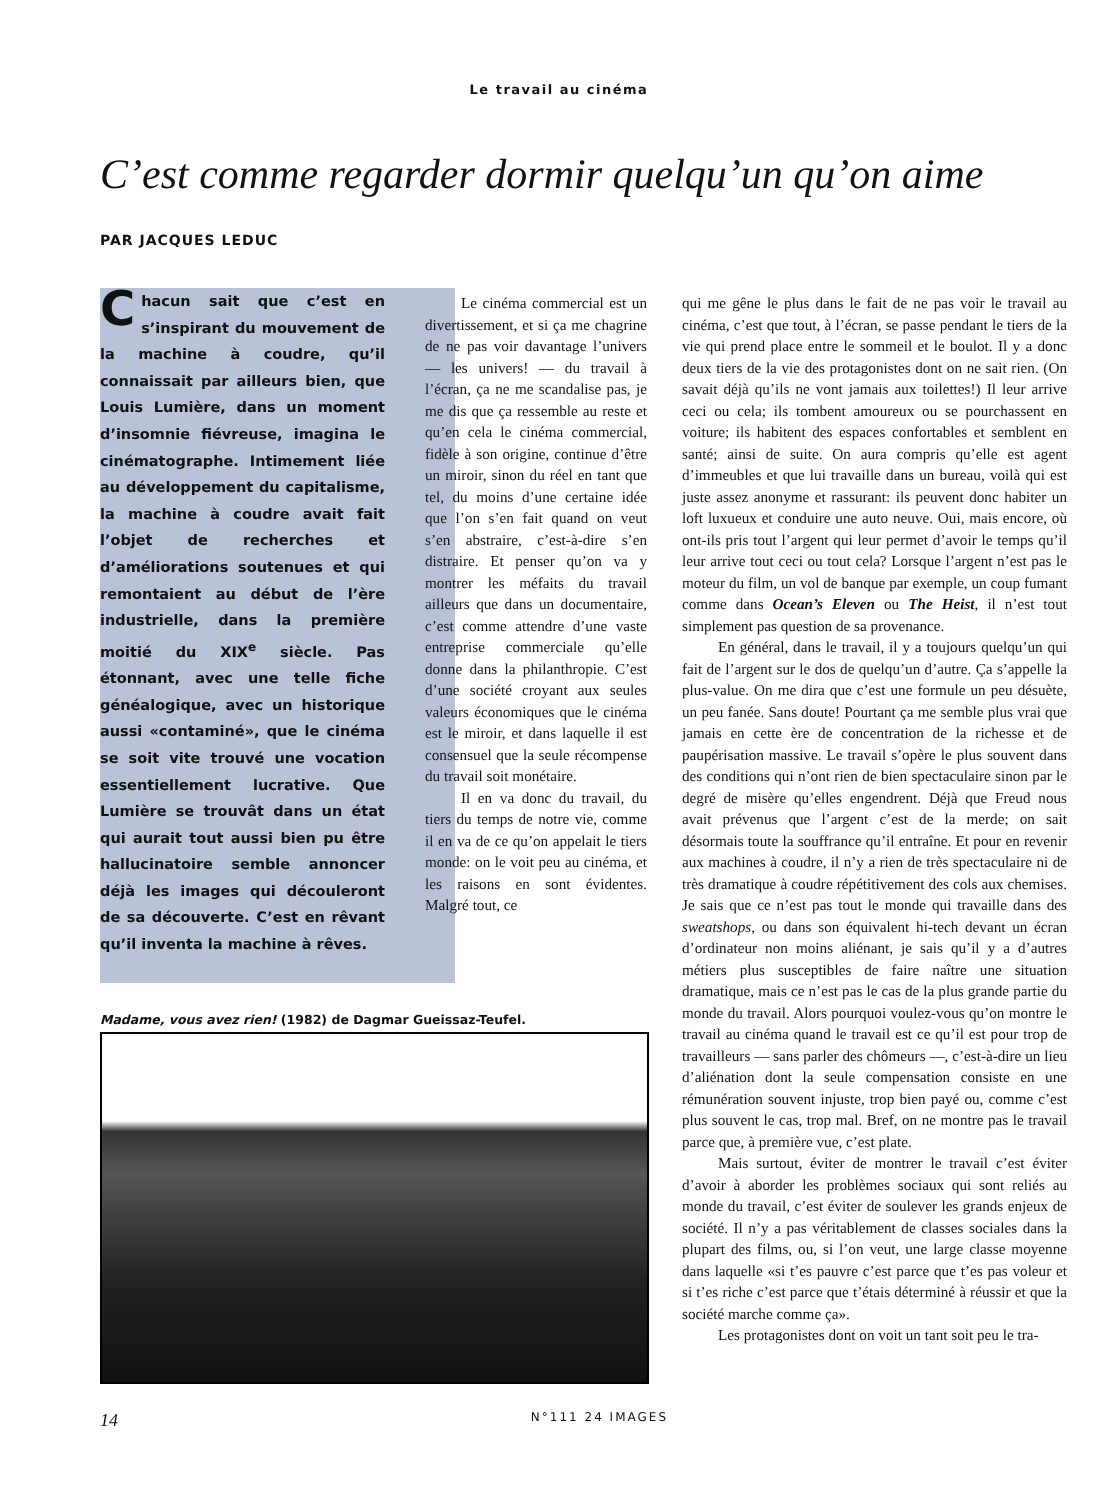Le travail au cinéma
C’est comme regarder dormir quelqu’un qu’on aime
PAR JACQUES LEDUC
Chacun sait que c’est en s’inspirant du mouvement de la machine à coudre, qu’il connaissait par ailleurs bien, que Louis Lumière, dans un moment d’insomnie fiévreuse, imagina le cinématographe. Intimement liée au développement du capitalisme, la machine à coudre avait fait l’objet de recherches et d’améliorations soutenues et qui remontaient au début de l’ère industrielle, dans la première moitié du XIX<sup>e</sup> siècle. Pas étonnant, avec une telle fiche généalogique, avec un historique aussi «contaminé», que le cinéma se soit vite trouvé une vocation essentiellement lucrative. Que Lumière se trouvât dans un état qui aurait tout aussi bien pu être hallucinatoire semble annoncer déjà les images qui découleront de sa découverte. C’est en rêvant qu’il inventa la machine à rêves.
Le cinéma commercial est un divertissement, et si ça me chagrine de ne pas voir davantage l’univers — les univers! — du travail à l’écran, ça ne me scandalise pas, je me dis que ça ressemble au reste et qu’en cela le cinéma commercial, fidèle à son origine, continue d’être un miroir, sinon du réel en tant que tel, du moins d’une certaine idée que l’on s’en fait quand on veut s’en abstraire, c’est-à-dire s’en distraire. Et penser qu’on va y montrer les méfaits du travail ailleurs que dans un documentaire, c’est comme attendre d’une vaste entreprise commerciale qu’elle donne dans la philanthropie. C’est d’une société croyant aux seules valeurs économiques que le cinéma est le miroir, et dans laquelle il est consensuel que la seule récompense du travail soit monétaire.
Il en va donc du travail, du tiers du temps de notre vie, comme il en va de ce qu’on appelait le tiers monde: on le voit peu au cinéma, et les raisons en sont évidentes. Malgré tout, ce
qui me gêne le plus dans le fait de ne pas voir le travail au cinéma, c’est que tout, à l’écran, se passe pendant le tiers de la vie qui prend place entre le sommeil et le boulot. Il y a donc deux tiers de la vie des protagonistes dont on ne sait rien. (On savait déjà qu’ils ne vont jamais aux toilettes!) Il leur arrive ceci ou cela; ils tombent amoureux ou se pourchassent en voiture; ils habitent des espaces confortables et semblent en santé; ainsi de suite. On aura compris qu’elle est agent d’immeubles et que lui travaille dans un bureau, voilà qui est juste assez anonyme et rassurant: ils peuvent donc habiter un loft luxueux et conduire une auto neuve. Oui, mais encore, où ont-ils pris tout l’argent qui leur permet d’avoir le temps qu’il leur arrive tout ceci ou tout cela? Lorsque l’argent n’est pas le moteur du film, un vol de banque par exemple, un coup fumant comme dans Ocean’s Eleven ou The Heist, il n’est tout simplement pas question de sa provenance.
En général, dans le travail, il y a toujours quelqu’un qui fait de l’argent sur le dos de quelqu’un d’autre. Ça s’appelle la plus-value. On me dira que c’est une formule un peu désuète, un peu fanée. Sans doute! Pourtant ça me semble plus vrai que jamais en cette ère de concentration de la richesse et de paupérisation massive. Le travail s’opère le plus souvent dans des conditions qui n’ont rien de bien spectaculaire sinon par le degré de misère qu’elles engendrent. Déjà que Freud nous avait prévenus que l’argent c’est de la merde; on sait désormais toute la souffrance qu’il entraîne. Et pour en revenir aux machines à coudre, il n’y a rien de très spectaculaire ni de très dramatique à coudre répétitivement des cols aux chemises. Je sais que ce n’est pas tout le monde qui travaille dans des sweatshops, ou dans son équivalent hi-tech devant un écran d’ordinateur non moins aliénant, je sais qu’il y a d’autres métiers plus susceptibles de faire naître une situation dramatique, mais ce n’est pas le cas de la plus grande partie du monde du travail. Alors pourquoi voulez-vous qu’on montre le travail au cinéma quand le travail est ce qu’il est pour trop de travailleurs — sans parler des chômeurs —, c’est-à-dire un lieu d’aliénation dont la seule compensation consiste en une rémunération souvent injuste, trop bien payé ou, comme c’est plus souvent le cas, trop mal. Bref, on ne montre pas le travail parce que, à première vue, c’est plate.
Mais surtout, éviter de montrer le travail c’est éviter d’avoir à aborder les problèmes sociaux qui sont reliés au monde du travail, c’est éviter de soulever les grands enjeux de société. Il n’y a pas véritablement de classes sociales dans la plupart des films, ou, si l’on veut, une large classe moyenne dans laquelle «si t’es pauvre c’est parce que t’es pas voleur et si t’es riche c’est parce que t’étais déterminé à réussir et que la société marche comme ça».
Les protagonistes dont on voit un tant soit peu le tra-
Madame, vous avez rien! (1982) de Dagmar Gueissaz-Teufel.
14 N°111 24 IMAGES